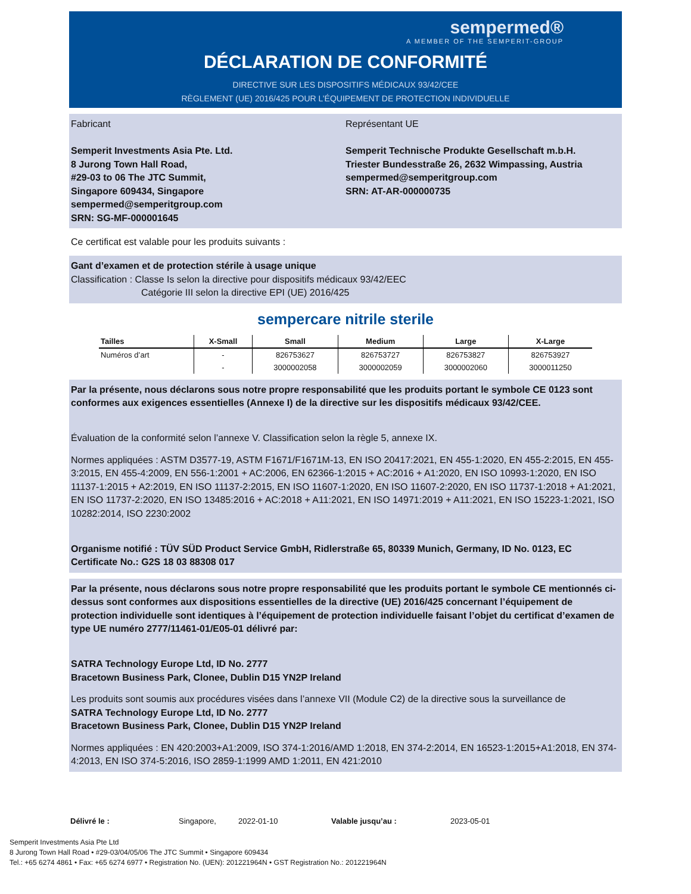sempermed®
A MEMBER OF THE SEMPERIT-GROUP
DÉCLARATION DE CONFORMITÉ
DIRECTIVE SUR LES DISPOSITIFS MÉDICAUX 93/42/CEE
RÈGLEMENT (UE) 2016/425 POUR L’ÉQUIPEMENT DE PROTECTION INDIVIDUELLE
Fabricant
Semperit Investments Asia Pte. Ltd.
8 Jurong Town Hall Road,
#29-03 to 06 The JTC Summit,
Singapore 609434, Singapore
sempermed@semperitgroup.com
SRN: SG-MF-000001645
Représentant UE
Semperit Technische Produkte Gesellschaft m.b.H.
Triester Bundesstraße 26, 2632 Wimpassing, Austria
sempermed@semperitgroup.com
SRN: AT-AR-000000735
Ce certificat est valable pour les produits suivants :
Gant d’examen et de protection stérile à usage unique
Classification : Classe Is selon la directive pour dispositifs médicaux 93/42/EEC
Catégorie III selon la directive EPI (UE) 2016/425
sempercare nitrile sterile
| Tailles | X-Small | Small | Medium | Large | X-Large |
| --- | --- | --- | --- | --- | --- |
| Numéros d’art | - | 826753627 | 826753727 | 826753827 | 826753927 |
| | - | 3000002058 | 3000002059 | 3000002060 | 3000011250 |
Par la présente, nous déclarons sous notre propre responsabilité que les produits portant le symbole CE 0123 sont conformes aux exigences essentielles (Annexe I) de la directive sur les dispositifs médicaux 93/42/CEE.
Évaluation de la conformité selon l’annexe V. Classification selon la règle 5, annexe IX.
Normes appliquées : ASTM D3577-19, ASTM F1671/F1671M-13, EN ISO 20417:2021, EN 455-1:2020, EN 455-2:2015, EN 455-3:2015, EN 455-4:2009, EN 556-1:2001 + AC:2006, EN 62366-1:2015 + AC:2016 + A1:2020, EN ISO 10993-1:2020, EN ISO 11137-1:2015 + A2:2019, EN ISO 11137-2:2015, EN ISO 11607-1:2020, EN ISO 11607-2:2020, EN ISO 11737-1:2018 + A1:2021, EN ISO 11737-2:2020, EN ISO 13485:2016 + AC:2018 + A11:2021, EN ISO 14971:2019 + A11:2021, EN ISO 15223-1:2021, ISO 10282:2014, ISO 2230:2002
Organisme notifié : TÜV SÜD Product Service GmbH, Ridlerstraße 65, 80339 Munich, Germany, ID No. 0123, EC Certificate No.: G2S 18 03 88308 017
Par la présente, nous déclarons sous notre propre responsabilité que les produits portant le symbole CE mentionnés ci-dessus sont conformes aux dispositions essentielles de la directive (UE) 2016/425 concernant l’équipement de protection individuelle sont identiques à l’équipement de protection individuelle faisant l’objet du certificat d’examen de type UE numéro 2777/11461-01/E05-01 délivré par:
SATRA Technology Europe Ltd, ID No. 2777
Bracetown Business Park, Clonee, Dublin D15 YN2P Ireland
Les produits sont soumis aux procédures visées dans l’annexe VII (Module C2) de la directive sous la surveillance de
SATRA Technology Europe Ltd, ID No. 2777
Bracetown Business Park, Clonee, Dublin D15 YN2P Ireland
Normes appliquées : EN 420:2003+A1:2009, ISO 374-1:2016/AMD 1:2018, EN 374-2:2014, EN 16523-1:2015+A1:2018, EN 374-4:2013, EN ISO 374-5:2016, ISO 2859-1:1999 AMD 1:2011, EN 421:2010
Délivré le : Singapore, 2022-01-10 Valable jusqu’au : 2023-05-01
Semperit Investments Asia Pte Ltd
8 Jurong Town Hall Road • #29-03/04/05/06 The JTC Summit • Singapore 609434
Tel.: +65 6274 4861 • Fax: +65 6274 6977 • Registration No. (UEN): 201221964N • GST Registration No.: 201221964N